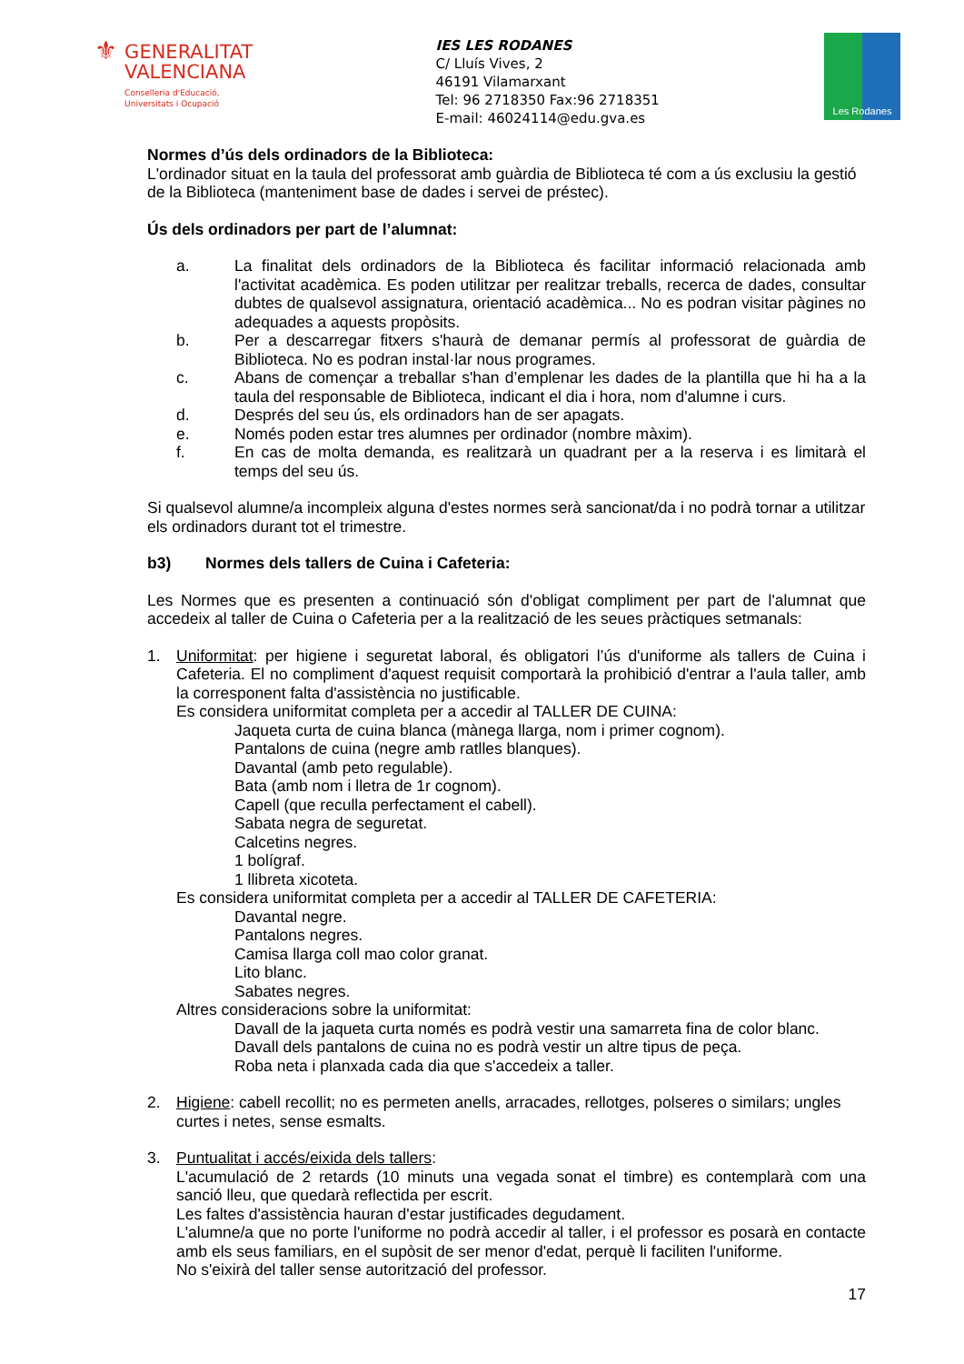⚜
GENERALITAT
VALENCIANA
Conselleria d'Educació,
Universitats i Ocupació
IES LES RODANES
C/ Lluís Vives, 2
46191 Vilamarxant
Tel: 96 2718350 Fax:96 2718351
E-mail: 46024114@edu.gva.es
Les Rodanes
Normes d’ús dels ordinadors de la Biblioteca:
L'ordinador situat en la taula del professorat amb guàrdia de Biblioteca té com a ús exclusiu la gestió de la Biblioteca (manteniment base de dades i servei de préstec).
Ús dels ordinadors per part de l’alumnat:
a. La finalitat dels ordinadors de la Biblioteca és facilitar informació relacionada amb l'activitat acadèmica. Es poden utilitzar per realitzar treballs, recerca de dades, consultar dubtes de qualsevol assignatura, orientació acadèmica... No es podran visitar pàgines no adequades a aquests propòsits.
b. Per a descarregar fitxers s'haurà de demanar permís al professorat de guàrdia de Biblioteca. No es podran instal·lar nous programes.
c. Abans de començar a treballar s'han d’emplenar les dades de la plantilla que hi ha a la taula del responsable de Biblioteca, indicant el dia i hora, nom d'alumne i curs.
d. Després del seu ús, els ordinadors han de ser apagats.
e. Només poden estar tres alumnes per ordinador (nombre màxim).
f. En cas de molta demanda, es realitzarà un quadrant per a la reserva i es limitarà el temps del seu ús.
Si qualsevol alumne/a incompleix alguna d'estes normes serà sancionat/da i no podrà tornar a utilitzar els ordinadors durant tot el trimestre.
b3) Normes dels tallers de Cuina i Cafeteria:
Les Normes que es presenten a continuació són d'obligat compliment per part de l'alumnat que accedeix al taller de Cuina o Cafeteria per a la realització de les seues pràctiques setmanals:
1. Uniformitat: per higiene i seguretat laboral, és obligatori l’ús d'uniforme als tallers de Cuina i Cafeteria. El no compliment d'aquest requisit comportarà la prohibició d'entrar a l'aula taller, amb la corresponent falta d'assistència no justificable.
Es considera uniformitat completa per a accedir al TALLER DE CUINA:
Jaqueta curta de cuina blanca (mànega llarga, nom i primer cognom).
Pantalons de cuina (negre amb ratlles blanques).
Davantal (amb peto regulable).
Bata (amb nom i lletra de 1r cognom).
Capell (que reculla perfectament el cabell).
Sabata negra de seguretat.
Calcetins negres.
1 bolígraf.
1 llibreta xicoteta.
Es considera uniformitat completa per a accedir al TALLER DE CAFETERIA:
Davantal negre.
Pantalons negres.
Camisa llarga coll mao color granat.
Lito blanc.
Sabates negres.
Altres consideracions sobre la uniformitat:
Davall de la jaqueta curta només es podrà vestir una samarreta fina de color blanc.
Davall dels pantalons de cuina no es podrà vestir un altre tipus de peça.
Roba neta i planxada cada dia que s'accedeix a taller.
2. Higiene: cabell recollit; no es permeten anells, arracades, rellotges, polseres o similars; ungles curtes i netes, sense esmalts.
3. Puntualitat i accés/eixida dels tallers:
L'acumulació de 2 retards (10 minuts una vegada sonat el timbre) es contemplarà com una sanció lleu, que quedarà reflectida per escrit.
Les faltes d'assistència hauran d'estar justificades degudament.
L'alumne/a que no porte l'uniforme no podrà accedir al taller, i el professor es posarà en contacte amb els seus familiars, en el supòsit de ser menor d'edat, perquè li faciliten l'uniforme.
No s'eixirà del taller sense autorització del professor.
17